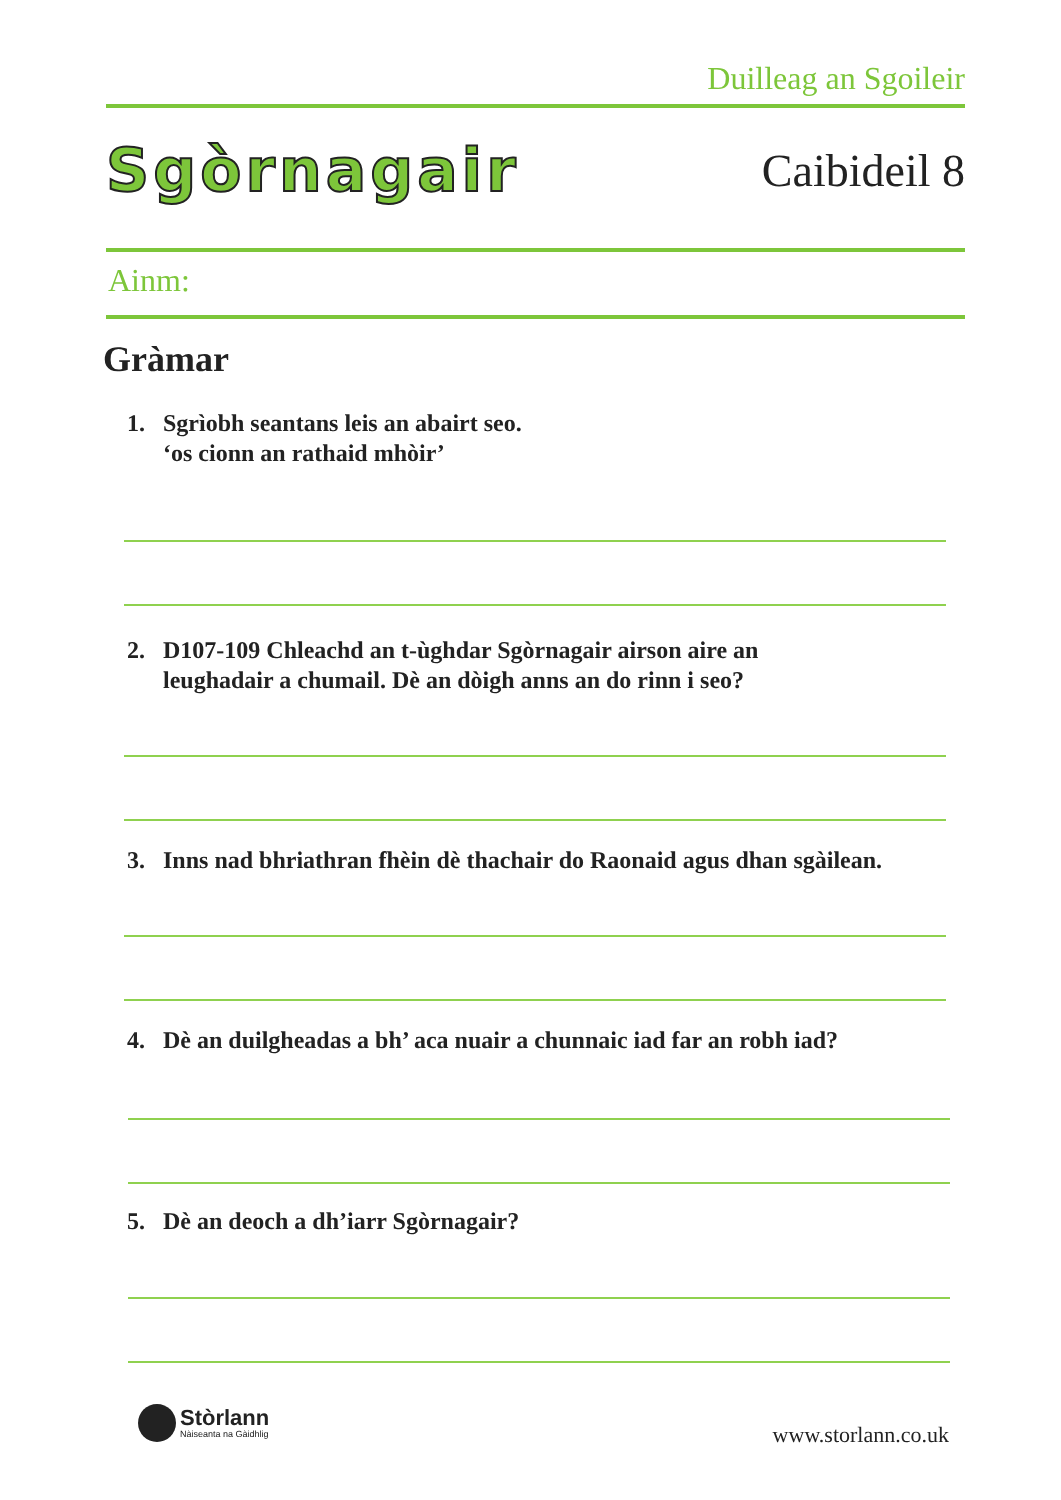Duilleag an Sgoileir
Sgòrnagair
Caibideil 8
Ainm:
Gràmar
1. Sgrìobh seantans leis an abairt seo.
‘os cionn an rathaid mhòir’
2. D107-109 Chleachd an t-ùghdar Sgòrnagair airson aire an
leughadair a chumail. Dè an dòigh anns an do rinn i seo?
3. Inns nad bhriathran fhèin dè thachair do Raonaid agus dhan sgàilean.
4. Dè an duilgheadas a bh’ aca nuair a chunnaic iad far an robh iad?
5. Dè an deoch a dh’iarr Sgòrnagair?
Stòrlann
Nàiseanta na Gàidhlig
www.storlann.co.uk